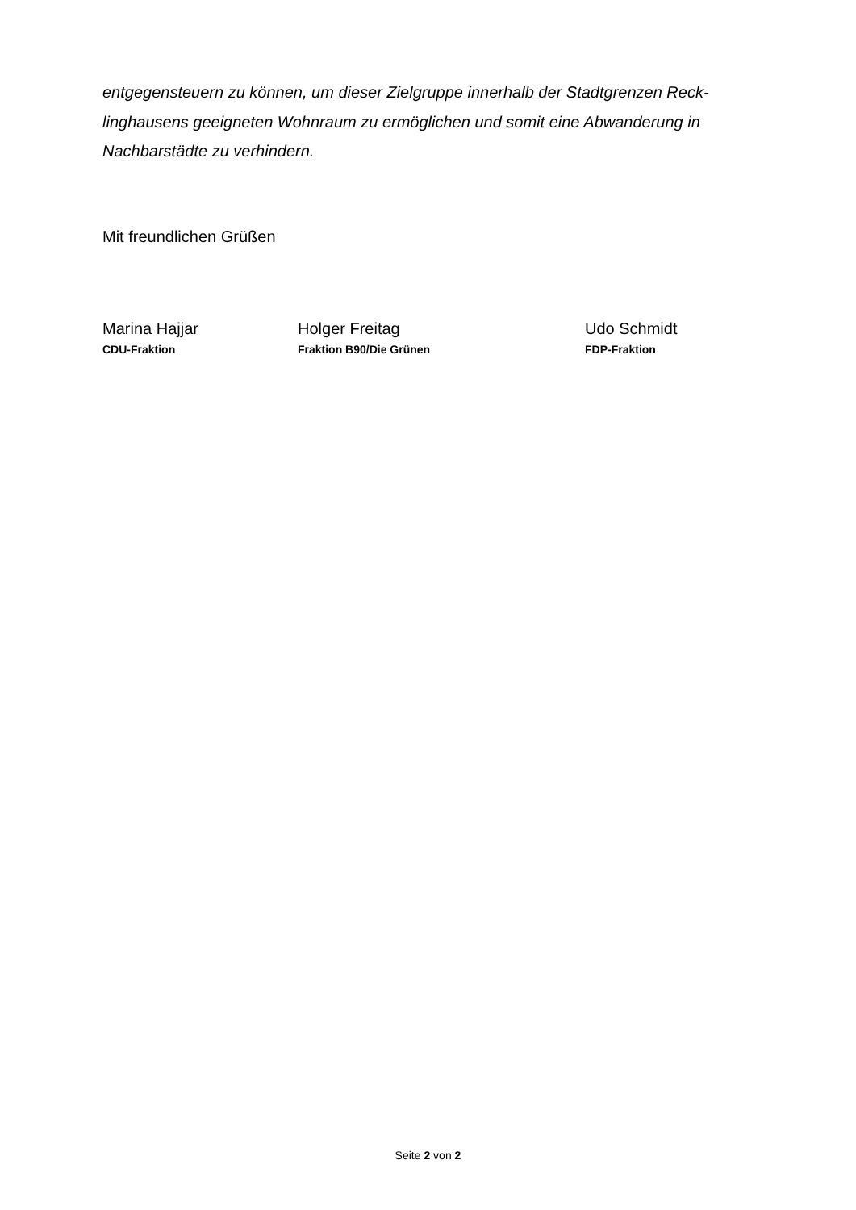entgegensteuern zu können, um dieser Zielgruppe innerhalb der Stadtgrenzen Reck-linghausens geeigneten Wohnraum zu ermöglichen und somit eine Abwanderung in Nachbarstädte zu verhindern.
Mit freundlichen Grüßen
Marina Hajjar
CDU-Fraktion
Holger Freitag
Fraktion B90/Die Grünen
Udo Schmidt
FDP-Fraktion
Seite 2 von 2